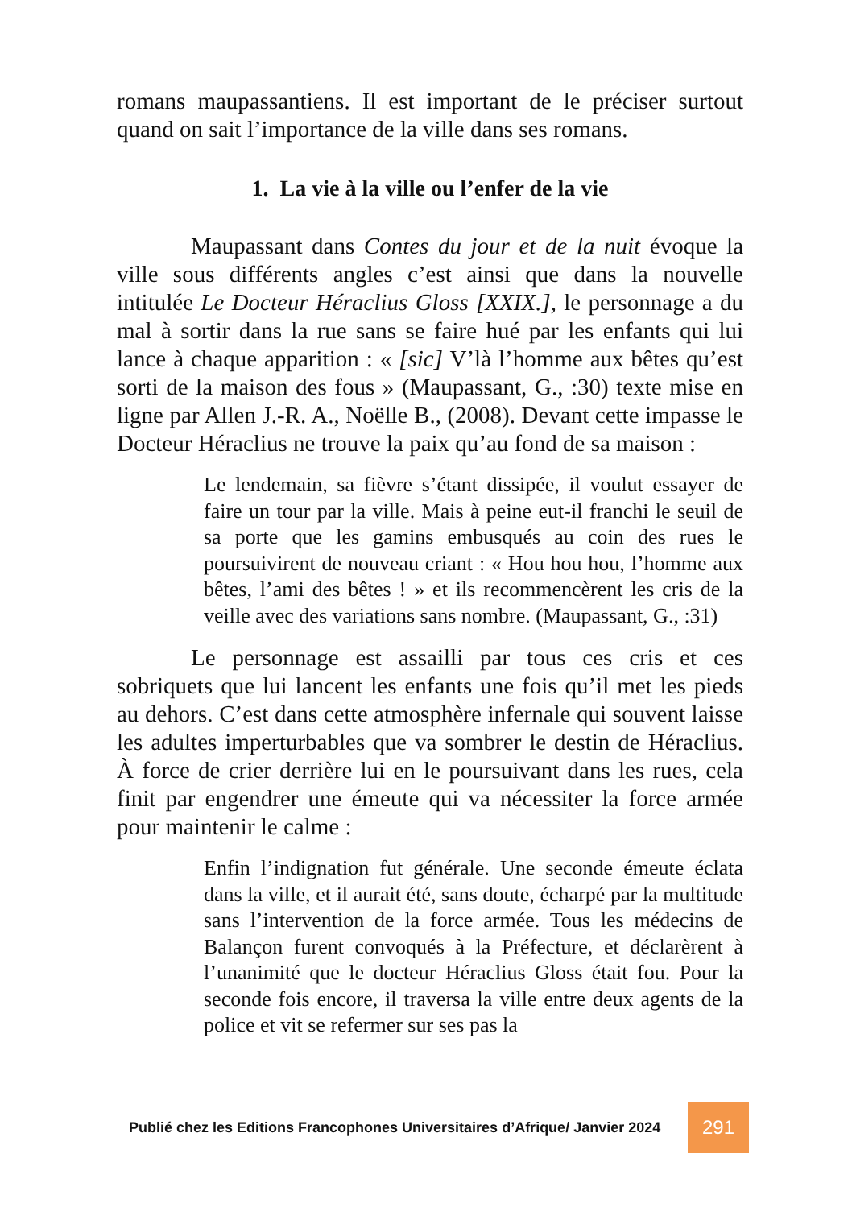romans maupassantiens. Il est important de le préciser surtout quand on sait l’importance de la ville dans ses romans.
1. La vie à la ville ou l’enfer de la vie
Maupassant dans Contes du jour et de la nuit évoque la ville sous différents angles c’est ainsi que dans la nouvelle intitulée Le Docteur Héraclius Gloss [XXIX.], le personnage a du mal à sortir dans la rue sans se faire hué par les enfants qui lui lance à chaque apparition : « [sic] V’là l’homme aux bêtes qu’est sorti de la maison des fous » (Maupassant, G., :30) texte mise en ligne par Allen J.-R. A., Noëlle B., (2008). Devant cette impasse le Docteur Héraclius ne trouve la paix qu’au fond de sa maison :
Le lendemain, sa fièvre s’étant dissipée, il voulut essayer de faire un tour par la ville. Mais à peine eut-il franchi le seuil de sa porte que les gamins embusqués au coin des rues le poursuivirent de nouveau criant : « Hou hou hou, l’homme aux bêtes, l’ami des bêtes ! » et ils recommencèrent les cris de la veille avec des variations sans nombre. (Maupassant, G., :31)
Le personnage est assailli par tous ces cris et ces sobriquets que lui lancent les enfants une fois qu’il met les pieds au dehors. C’est dans cette atmosphère infernale qui souvent laisse les adultes imperturbables que va sombrer le destin de Héraclius. À force de crier derrière lui en le poursuivant dans les rues, cela finit par engendrer une émeute qui va nécessiter la force armée pour maintenir le calme :
Enfin l’indignation fut générale. Une seconde émeute éclata dans la ville, et il aurait été, sans doute, écharpé par la multitude sans l’intervention de la force armée. Tous les médecins de Balançon furent convoqués à la Préfecture, et déclarèrent à l’unanimité que le docteur Héraclius Gloss était fou. Pour la seconde fois encore, il traversa la ville entre deux agents de la police et vit se refermer sur ses pas la
Publié chez les Editions Francophones Universitaires d’Afrique/ Janvier 2024 291